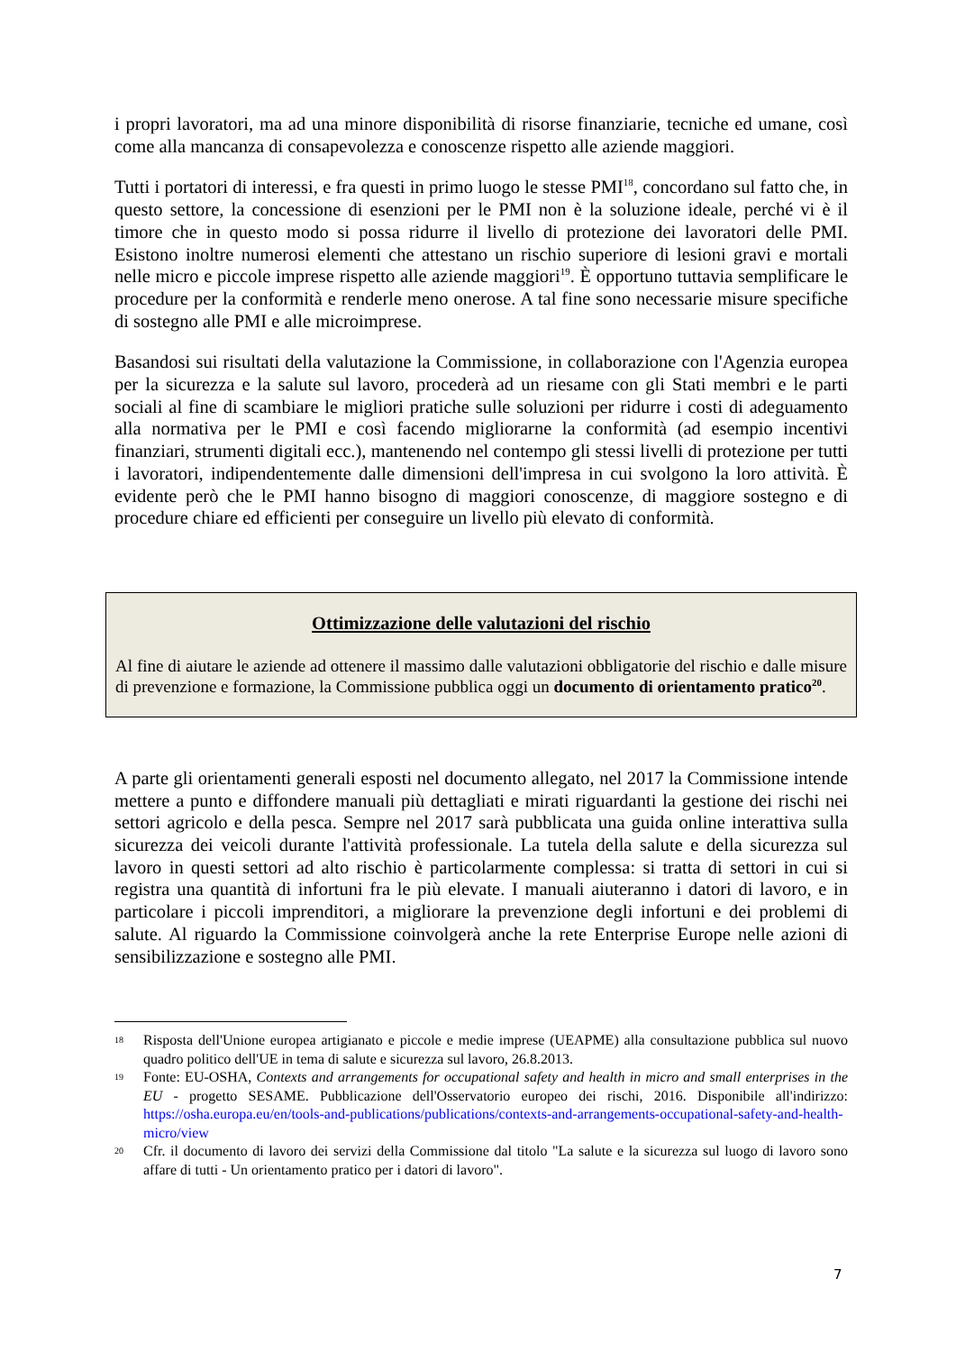i propri lavoratori, ma ad una minore disponibilità di risorse finanziarie, tecniche ed umane, così come alla mancanza di consapevolezza e conoscenze rispetto alle aziende maggiori.
Tutti i portatori di interessi, e fra questi in primo luogo le stesse PMI<sup>18</sup>, concordano sul fatto che, in questo settore, la concessione di esenzioni per le PMI non è la soluzione ideale, perché vi è il timore che in questo modo si possa ridurre il livello di protezione dei lavoratori delle PMI. Esistono inoltre numerosi elementi che attestano un rischio superiore di lesioni gravi e mortali nelle micro e piccole imprese rispetto alle aziende maggiori<sup>19</sup>. È opportuno tuttavia semplificare le procedure per la conformità e renderle meno onerose. A tal fine sono necessarie misure specifiche di sostegno alle PMI e alle microimprese.
Basandosi sui risultati della valutazione la Commissione, in collaborazione con l'Agenzia europea per la sicurezza e la salute sul lavoro, procederà ad un riesame con gli Stati membri e le parti sociali al fine di scambiare le migliori pratiche sulle soluzioni per ridurre i costi di adeguamento alla normativa per le PMI e così facendo migliorarne la conformità (ad esempio incentivi finanziari, strumenti digitali ecc.), mantenendo nel contempo gli stessi livelli di protezione per tutti i lavoratori, indipendentemente dalle dimensioni dell'impresa in cui svolgono la loro attività. È evidente però che le PMI hanno bisogno di maggiori conoscenze, di maggiore sostegno e di procedure chiare ed efficienti per conseguire un livello più elevato di conformità.
Ottimizzazione delle valutazioni del rischio
Al fine di aiutare le aziende ad ottenere il massimo dalle valutazioni obbligatorie del rischio e dalle misure di prevenzione e formazione, la Commissione pubblica oggi un documento di orientamento pratico<sup>20</sup>.
A parte gli orientamenti generali esposti nel documento allegato, nel 2017 la Commissione intende mettere a punto e diffondere manuali più dettagliati e mirati riguardanti la gestione dei rischi nei settori agricolo e della pesca. Sempre nel 2017 sarà pubblicata una guida online interattiva sulla sicurezza dei veicoli durante l'attività professionale. La tutela della salute e della sicurezza sul lavoro in questi settori ad alto rischio è particolarmente complessa: si tratta di settori in cui si registra una quantità di infortuni fra le più elevate. I manuali aiuteranno i datori di lavoro, e in particolare i piccoli imprenditori, a migliorare la prevenzione degli infortuni e dei problemi di salute. Al riguardo la Commissione coinvolgerà anche la rete Enterprise Europe nelle azioni di sensibilizzazione e sostegno alle PMI.
18 Risposta dell'Unione europea artigianato e piccole e medie imprese (UEAPME) alla consultazione pubblica sul nuovo quadro politico dell'UE in tema di salute e sicurezza sul lavoro, 26.8.2013.
19 Fonte: EU-OSHA, Contexts and arrangements for occupational safety and health in micro and small enterprises in the EU - progetto SESAME. Pubblicazione dell'Osservatorio europeo dei rischi, 2016. Disponibile all'indirizzo: https://osha.europa.eu/en/tools-and-publications/publications/contexts-and-arrangements-occupational-safety-and-health-micro/view
20 Cfr. il documento di lavoro dei servizi della Commissione dal titolo "La salute e la sicurezza sul luogo di lavoro sono affare di tutti - Un orientamento pratico per i datori di lavoro".
7